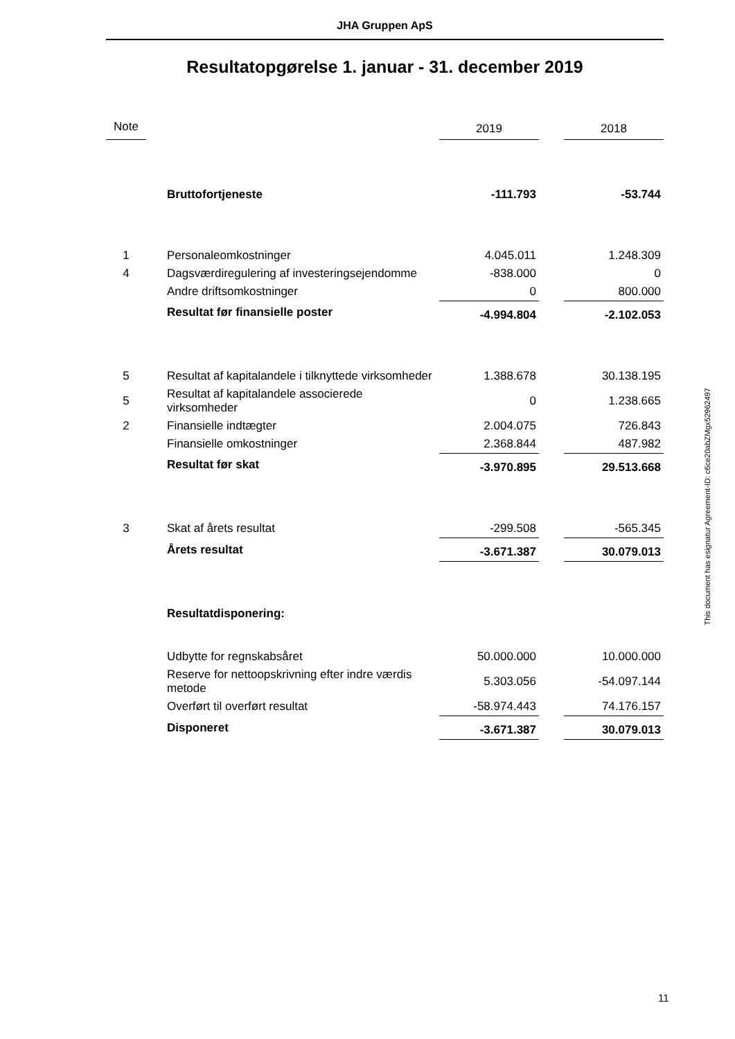JHA Gruppen ApS
Resultatopgørelse 1. januar - 31. december 2019
| Note | | | 2019 | | 2018 |
| --- | --- | --- | --- | --- | --- |
| | | Bruttofortjeneste | -111.793 | | -53.744 |
| 1 | | Personaleomkostninger | 4.045.011 | | 1.248.309 |
| 4 | | Dagsværdiregulering af investeringsejendomme | -838.000 | | 0 |
| | | Andre driftsomkostninger | 0 | | 800.000 |
| | | Resultat før finansielle poster | -4.994.804 | | -2.102.053 |
| 5 | | Resultat af kapitalandele i tilknyttede virksomheder | 1.388.678 | | 30.138.195 |
| 5 | | Resultat af kapitalandele associerede virksomheder | 0 | | 1.238.665 |
| 2 | | Finansielle indtægter | 2.004.075 | | 726.843 |
| | | Finansielle omkostninger | 2.368.844 | | 487.982 |
| | | Resultat før skat | -3.970.895 | | 29.513.668 |
| 3 | | Skat af årets resultat | -299.508 | | -565.345 |
| | | Årets resultat | -3.671.387 | | 30.079.013 |
| | | Resultatdisponering: | | | |
| | | Udbytte for regnskabsåret | 50.000.000 | | 10.000.000 |
| | | Reserve for nettoopskrivning efter indre værdis metode | 5.303.056 | | -54.097.144 |
| | | Overført til overført resultat | -58.974.443 | | 74.176.157 |
| | | Disponeret | -3.671.387 | | 30.079.013 |
This document has esignatur Agreement-ID: c6ce20abZMgx52962497
11